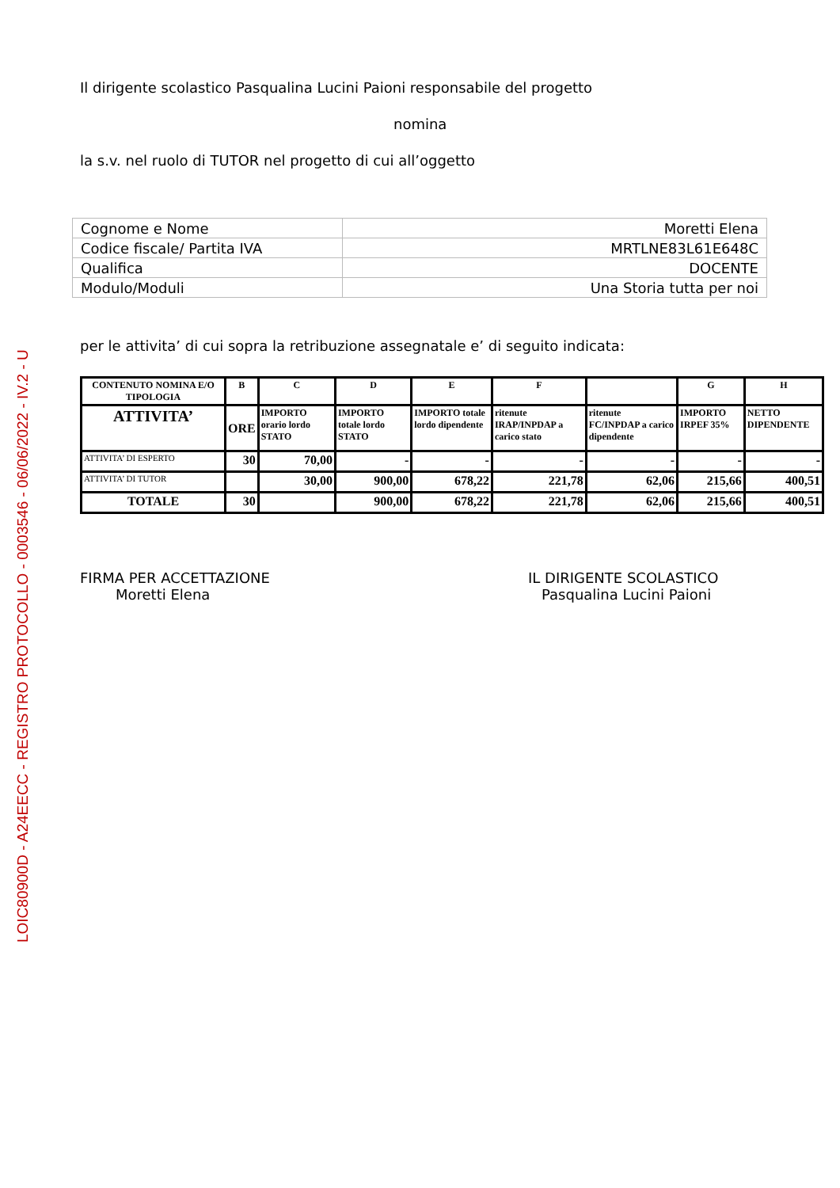LOIC80900D - A24EECC - REGISTRO PROTOCOLLO - 0003546 - 06/06/2022 - IV.2 - U
Il dirigente scolastico Pasqualina Lucini Paioni responsabile del progetto
nomina
la s.v. nel ruolo di TUTOR nel progetto di cui all’oggetto
| Cognome e Nome | Moretti Elena |
| Codice fiscale/ Partita IVA | MRTLNE83L61E648C |
| Qualifica | DOCENTE |
| Modulo/Moduli | Una Storia tutta per noi |
per le attivita’ di cui sopra la retribuzione assegnatale e’ di seguito indicata:
| CONTENUTO NOMINA E/O TIPOLOGIA | B | C | D | E | F | | G | H |
| --- | --- | --- | --- | --- | --- | --- | --- | --- |
| ATTIVITA’ | ORE | IMPORTO orario lordo STATO | IMPORTO totale lordo STATO | IMPORTO totale lordo dipendente | ritenute IRAP/INPDAP a carico stato | ritenute FC/INPDAP a carico dipendente | IMPORTO IRPEF 35% | NETTO DIPENDENTE |
| ATTIVITA’ DI ESPERTO | 30 | 70,00 | - | - | - | - | - | - |
| ATTIVITA’ DI TUTOR | | 30,00 | 900,00 | 678,22 | 221,78 | 62,06 | 215,66 | 400,51 |
| TOTALE | 30 | | 900,00 | 678,22 | 221,78 | 62,06 | 215,66 | 400,51 |
FIRMA PER ACCETTAZIONE
Moretti Elena
IL DIRIGENTE SCOLASTICO
Pasqualina Lucini Paioni